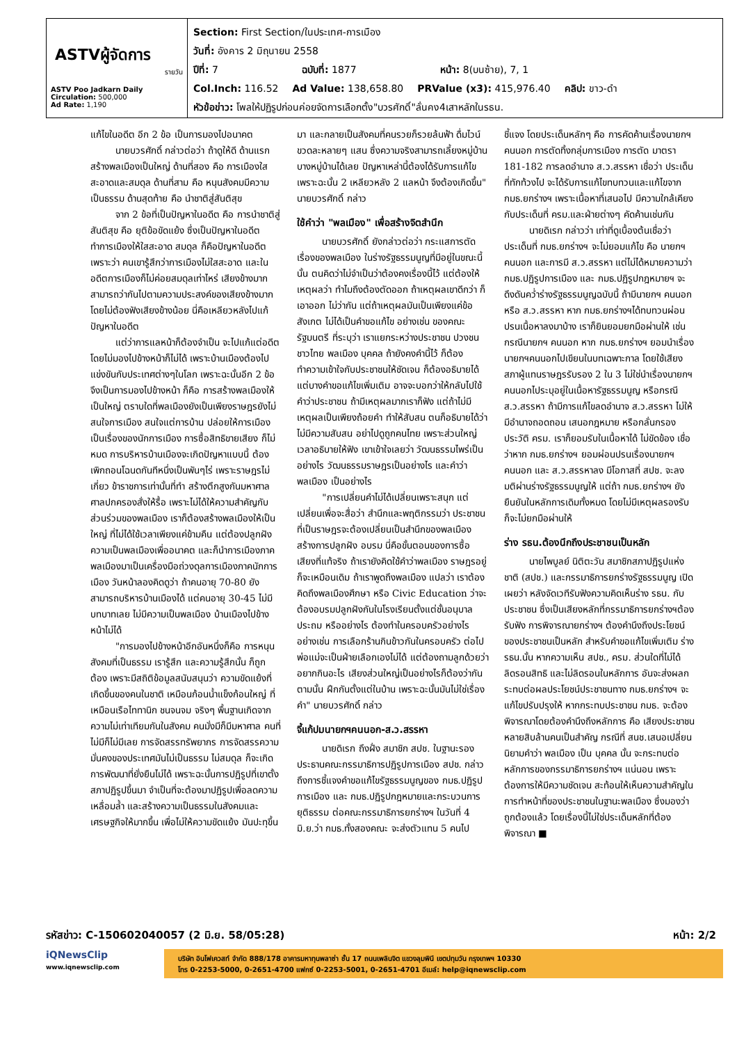ASTVผู้จัดการ
รายวัน
ASTV Poo Jadkarn Daily
Circulation: 500,000
Ad Rate: 1,190
Section: First Section/ในประเทศ-การเมือง
วันที่: อังคาร 2 มิถุนายน 2558
ปีที่: 7 ฉบับที่: 1877 หน้า: 8(บนซ้าย), 7, 1
Col.Inch: 116.52 Ad Value: 138,658.80 PRValue (x3): 415,976.40 คลิป: ขาว-ดำ
หัวข้อข่าว: โพลให้ปฏิรูปก่อนค่อยจัดการเลือกตั้ง"บวรศักดิ์"ลั่นคง4เสาหลักในรธน.
แก้ไขในอดีต อีก 2 ข้อ เป็นการมองไปอนาคต
นายบวรศักดิ์ กล่าวต่อว่า ถ้าดูให้ดี ด้านแรก สร้างพลเมืองเป็นใหญ่ ด้านที่สอง คือ การเมืองใสสะอาดและสมดุล ด้านที่สาม คือ หนุนสังคมมีความเป็นธรรม ด้านสุดท้าย คือ นำชาติสู่สันติสุข
จาก 2 ข้อที่เป็นปัญหาในอดีต คือ การนำชาติสู่สันติสุข คือ ยุติข้อขัดแย้ง ซึ่งเป็นปัญหาในอดีต ทำการเมืองให้ใสสะอาด สมดุล ก็คือปัญหาในอดีต เพราะว่า คนเขารู้สึกว่าการเมืองไม่ใสสะอาด และในอดีตการเมืองก็ไม่ค่อยสมดุลเท่าไหร่ เสียงข้างมากสามารถว่ากันไปตามความประสงค์ของเสียงข้างมาก โดยไม่ต้องฟังเสียงข้างน้อย นี่คือเหลียวหลังไปแก้ปัญหาในอดีต
แต่ว่าการแลหน้าก็ต้องจำเป็น จะไปแก้แต่อดีตโดยไม่มองไปข้างหน้าก็ไม่ได้ เพราะบ้านเมืองต้องไปแข่งขันกับประเทศต่างๆในโลก เพราะฉะนั้นอีก 2 ข้อ จึงเป็นการมองไปข้างหน้า ก็คือ การสร้างพลเมืองให้เป็นใหญ่ ตราบใดที่พลเมืองยังเป็นเพียงราษฎรยังไม่สนใจการเมือง สนใจแต่การบ้าน ปล่อยให้การเมืองเป็นเรื่องของนักการเมือง การซื้อสิทธิขายเสียง ก็ไม่หมด การบริหารบ้านเมืองจะเกิดปัญหาแบบนี้ ต้องเพิกถอนโฉนดกันทีหนึ่งเป็นพันๆไร่ เพราะราษฎรไม่เกี่ยว ข้าราชการเท่านั้นที่ทำ สร้างตึกสูงกันมหาศาล ศาลปกครองสั่งให้รื้อ เพราะไม่ได้ให้ความสำคัญกับส่วนร่วมของพลเมือง เราก็ต้องสร้างพลเมืองให้เป็นใหญ่ ที่ไม่ได้ใช้เวลาเพียงแค่ข้ามคืน แต่ต้องปลูกฝังความเป็นพลเมืองเพื่ออนาคต และก็นำการเมืองภาคพลเมืองมาเป็นเครื่องมือถ่วงดุลการเมืองภาคนักการเมือง วันหน้าลองคิดดูว่า ถ้าคนอายุ 70-80 ยังสามารถบริหารบ้านเมืองได้ แต่คนอายุ 30-45 ไม่มีบทบาทเลย ไม่มีความเป็นพลเมือง บ้านเมืองไปข้างหน้าไม่ได้
"การมองไปข้างหน้าอีกอันหนึ่งก็คือ การหนุนสังคมที่เป็นธรรม เรารู้สึก และความรู้สึกนั้น ก็ถูกต้อง เพราะมีสถิติข้อมูลสนับสนุนว่า ความขัดแย้งที่เกิดขึ้นของคนในชาติ เหมือนก้อนน้ำแข็งก้อนใหญ่ ที่เหมือนเรือไททานิก ชนจนจม จริงๆ พื้นฐานเกิดจากความไม่เท่าเทียมกันในสังคม คนมั่งมีก็มีมหาศาล คนที่ไม่มีก็ไม่มีเลย การจัดสรรทรัพยากร การจัดสรรความมั่นคงของประเทศมันไม่เป็นธรรม ไม่สมดุล ก็จะเกิดการพัฒนาที่ยั่งยืนไม่ได้ เพราะฉะนั้นการปฏิรูปที่เขาตั้งสภาปฏิรูปขึ้นมา จำเป็นที่จะต้องมาปฏิรูปเพื่อลดความเหลื่อมล้ำ และสร้างความเป็นธรรมในสังคมและเศรษฐกิจให้มากขึ้น เพื่อไม่ให้ความขัดแย้ง มันปะทุขึ้นมา และกลายเป็นสังคมที่คนรวยก็รวยล้นฟ้า ดื่มไวน์ขวดละหลายๆ แสน ซึ่งความจริงสามารถเลี้ยงหมู่บ้านบางหมู่บ้านได้เลย ปัญหาเหล่านี้ต้องได้รับการแก้ไข เพราะฉะนั้น 2 เหลียวหลัง 2 แลหน้า จึงต้องเกิดขึ้น" นายบวรศักดิ์ กล่าว
ใช้คำว่า "พลเมือง" เพื่อสร้างจิตสำนึก
นายบวรศักดิ์ ยังกล่าวต่อว่า กระแสการตัดเรื่องของพลเมือง ในร่างรัฐธรรมนูญที่มีอยู่ในขณะนี้นั้น ตนคิดว่าไม่จำเป็นว่าต้องคงเรื่องนี้ไว้ แต่ต้องให้เหตุผลว่า ทำไมถึงต้องตัดออก ถ้าเหตุผลเขาดีกว่า ก็เอาออก ไม่ว่ากัน แต่ถ้าเหตุผลมันเป็นเพียงแค่ข้อสังเกต ไม่ได้เป็นคำขอแก้ไข อย่างเช่น ของคณะรัฐมนตรี ที่ระบุว่า เราแยกระหว่างประชาชน ปวงชนชาวไทย พลเมือง บุคคล ถ้ายังคงคำนี้ไว้ ก็ต้องทำความเข้าใจกับประชาชนให้ชัดเจน ก็ต้องอธิบายได้ แต่บางคำขอแก้ไขเพิ่มเติม อาจจะบอกว่าให้กลับไปใช้คำว่าประชาชน ถ้ามีเหตุผลมากเราก็ฟัง แต่ถ้าไม่มีเหตุผลเป็นเพียงถ้อยคำ ทำให้สับสน ตนก็อธิบายได้ว่า ไม่มีความสับสน อย่าไปดูถูกคนไทย เพราะส่วนใหญ่เวลาอธิบายให้ฟัง เขาเข้าใจเลยว่า วัฒนธรรมไพร่เป็นอย่างไร วัฒนธรรมราษฎรเป็นอย่างไร และคำว่าพลเมือง เป็นอย่างไร
"การเปลี่ยนคำไม่ได้เปลี่ยนเพราะสนุก แต่เปลี่ยนเพื่อจะสื่อว่า สำนึกและพฤติกรรมว่า ประชาชนที่เป็นราษฎรจะต้องเปลี่ยนเป็นสำนึกของพลเมืองสร้างการปลูกฝัง อบรม นี่คือขั้นตอนของการซื้อเสียงที่แท้จริง ถ้าเรายังคิดใช้คำว่าพลเมือง ราษฎรอยู่ก็จะเหมือนเดิม ถ้าเราพูดถึงพลเมือง แปลว่า เราต้องคิดถึงพลเมืองศึกษา หรือ Civic Education ว่าจะต้องอบรมปลูกฝังกันในโรงเรียนตั้งแต่ชั้นอนุบาล ประถม หรืออย่างไร ต้องทำในครอบครัวอย่างไร อย่างเช่น การเลือกร้านกินข้าวกันในครอบครัว ต่อไปพ่อแม่จะเป็นฝ่ายเลือกเองไม่ได้ แต่ต้องถามลูกด้วยว่าอยากกินอะไร เสียงส่วนใหญ่เป็นอย่างไรก็ต้องว่ากันตามนั้น ฝึกกันตั้งแต่ในบ้าน เพราะฉะนั้นมันไม่ใช่เรื่องคำ" นายบวรศักดิ์ กล่าว
จี้แก้ปมนายกฯคนนอก-ส.ว.สรรหา
นายดิเรก ถึงฝั่ง สมาชิก สปช. ในฐานะรองประธานคณะกรรมาธิการปฏิรูปการเมือง สปช. กล่าวถึงการชี้แจงคำขอแก้ไขรัฐธรรมนูญของ กมธ.ปฏิรูปการเมือง และ กมธ.ปฏิรูปกฎหมายและกระบวนการยุติธรรม ต่อคณะกรรมาธิการยกร่างฯ ในวันที่ 4 มิ.ย.ว่า กมธ.ทั้งสองคณะ จะส่งตัวแทน 5 คนไปชี้แจง โดยประเด็นหลักๆ คือ การคัดค้านเรื่องนายกฯ คนนอก การตัดทิ้งกลุ่มการเมือง การตัด มาตรา 181-182 การลดอำนาจ ส.ว.สรรหา เชื่อว่า ประเด็นที่ทักท้วงไป จะได้รับการแก้ไขทบทวนและแก้ไขจาก กมธ.ยกร่างฯ เพราะเนื้อหาที่เสนอไป มีความใกล้เคียงกับประเด็นที่ ครม.และฝ่ายต่างๆ คัดค้านเช่นกัน
นายดิเรก กล่าวว่า เท่าที่ดูเบื้องต้นเชื่อว่า ประเด็นที่ กมธ.ยกร่างฯ จะไม่ยอมแก้ไข คือ นายกฯ คนนอก และการมี ส.ว.สรรหา แต่ไม่ได้หมายความว่า กมธ.ปฏิรูปการเมือง และ กมธ.ปฏิรูปกฎหมายฯ จะดึงดันคว่ำร่างรัฐธรรมนูญฉบับนี้ ถ้ามีนายกฯ คนนอก หรือ ส.ว.สรรหา หาก กมธ.ยกร่างฯได้ทบทวนผ่อนปรนเนื้อหาลงมาบ้าง เราก็ยินยอมยกมือผ่านให้ เช่น กรณีนายกฯ คนนอก หาก กมธ.ยกร่างฯ ยอมนำเรื่องนายกฯคนนอกไปเขียนในบทเฉพาะกาล โดยใช้เสียงสภาผู้แทนราษฎรรับรอง 2 ใน 3 ไม่ใช่นำเรื่องนายกฯ คนนอกไประบุอยู่ในเนื้อหารัฐธรรมนูญ หรือกรณี ส.ว.สรรหา ถ้ามีการแก้ไขลดอำนาจ ส.ว.สรรหา ไม่ให้มีอำนาจถอดถอน เสนอกฎหมาย หรือกลั่นกรองประวัติ ครม. เราก็ยอมรับในเนื้อหาได้ ไม่ขัดข้อง เชื่อว่าหาก กมธ.ยกร่างฯ ยอมผ่อนปรนเรื่องนายกฯ คนนอก และ ส.ว.สรรหาลง มีโอกาสที่ สปช. จะลงมติผ่านร่างรัฐธรรมนูญให้ แต่ถ้า กมธ.ยกร่างฯ ยังยืนยันในหลักการเดิมทั้งหมด โดยไม่มีเหตุผลรองรับ ก็จะไม่ยกมือผ่านให้
ร่าง รธน.ต้องนึกถึงประชาชนเป็นหลัก
นายไพบูลย์ นิติตะวัน สมาชิกสภาปฏิรูปแห่งชาติ (สปช.) และกรรมาธิการยกร่างรัฐธรรมนูญ เปิดเผยว่า หลังจัดเวทีรับฟังความคิดเห็นร่าง รธน. กับประชาชน ซึ่งเป็นเสียงหลักที่กรรมาธิการยกร่างฯต้องรับฟัง การพิจารณายกร่างฯ ต้องคำนึงถึงประโยชน์ของประชาชนเป็นหลัก สำหรับคำขอแก้ไขเพิ่มเติม ร่าง รธน.นั้น หากความเห็น สปช., ครม. ส่วนใดที่ไม่ได้ลิดรอนสิทธิ และไม่ลิดรอนในหลักการ อันจะส่งผลกระทบต่อผลประโยชน์ประชาชนทาง กมธ.ยกร่างฯ จะแก้ไขปรับปรุงให้ หากกระทบประชาชน กมธ. จะต้องพิจารณาโดยต้องคำนึงถึงหลักการ คือ เสียงประชาชนหลายสิบล้านคนเป็นสำคัญ กรณีที่ สนช.เสนอเปลี่ยนนิยามคำว่า พลเมือง เป็น บุคคล นั้น จะกระทบต่อหลักการของกรรมาธิการยกร่างฯ แน่นอน เพราะต้องการให้มีความชัดเจน สะท้อนให้เห็นความสำคัญในการทำหน้าที่ของประชาชนในฐานะพลเมือง ซึ่งมองว่าถูกต้องแล้ว โดยเรื่องนี้ไม่ใช่ประเด็นหลักที่ต้องพิจารณา ■
รหัสข่าว: C-150602040057 (2 มิ.ย. 58/05:28) หน้า: 2/2
iQNewsClip
www.iqnewsclip.com
บริษัท อินโฟเควสท์ จำกัด 888/178 อาคารมหาทุนพลาซ่า ชั้น 17 ถนนเพลินจิต แขวงลุมพินี เขตปทุมวัน กรุงเทพฯ 10330
โทร 0-2253-5000, 0-2651-4700 แฟกซ์ 0-2253-5001, 0-2651-4701 อีเมล์: help@iqnewsclip.com